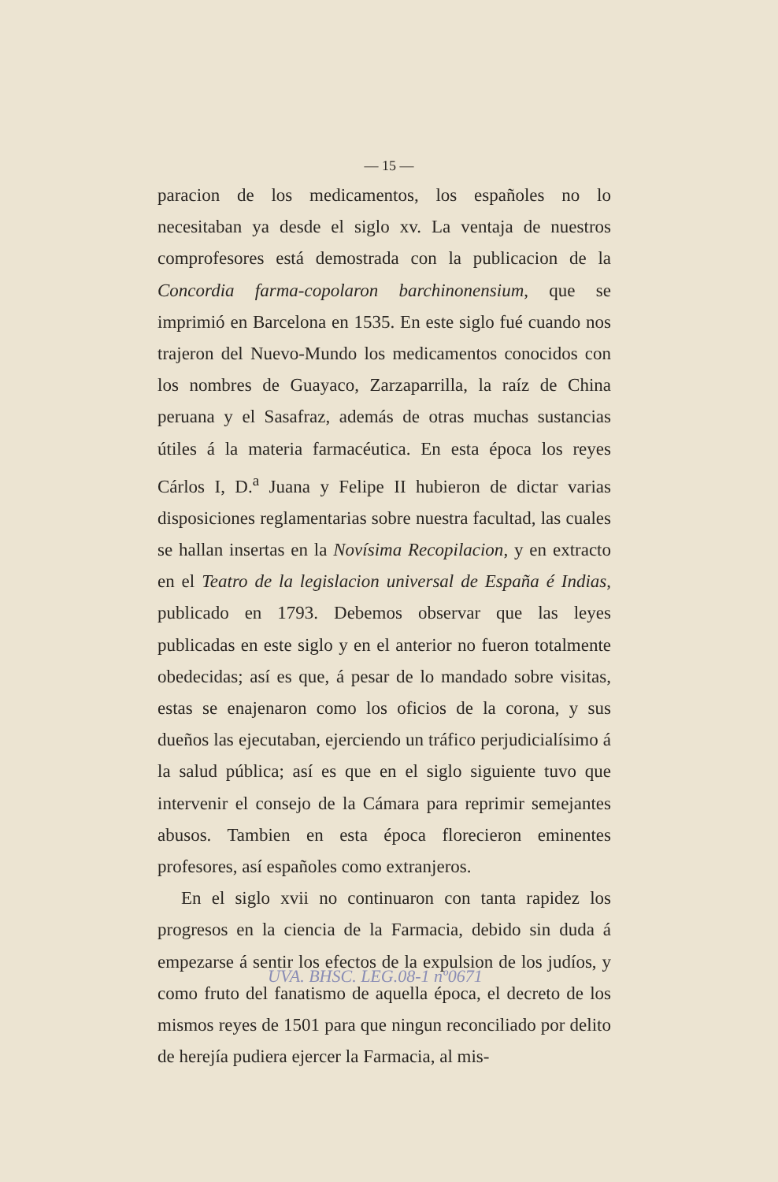— 15 —
paracion de los medicamentos, los españoles no lo necesitaban ya desde el siglo xv. La ventaja de nuestros comprofesores está demostrada con la publicacion de la Concordia farma-copolaron barchinonensium, que se imprimió en Barcelona en 1535. En este siglo fué cuando nos trajeron del Nuevo-Mundo los medicamentos conocidos con los nombres de Guayaco, Zarzaparrilla, la raíz de China peruana y el Sasafraz, además de otras muchas sustancias útiles á la materia farmacéutica. En esta época los reyes Cárlos I, D.<sup>a</sup> Juana y Felipe II hubieron de dictar varias disposiciones reglamentarias sobre nuestra facultad, las cuales se hallan insertas en la Novísima Recopilacion, y en extracto en el Teatro de la legislacion universal de España é Indias, publicado en 1793. Debemos observar que las leyes publicadas en este siglo y en el anterior no fueron totalmente obedecidas; así es que, á pesar de lo mandado sobre visitas, estas se enajenaron como los oficios de la corona, y sus dueños las ejecutaban, ejerciendo un tráfico perjudicialísimo á la salud pública; así es que en el siglo siguiente tuvo que intervenir el consejo de la Cámara para reprimir semejantes abusos. Tambien en esta época florecieron eminentes profesores, así españoles como extranjeros.
En el siglo xvii no continuaron con tanta rapidez los progresos en la ciencia de la Farmacia, debido sin duda á empezarse á sentir los efectos de la expulsion de los judíos, y como fruto del fanatismo de aquella época, el decreto de los mismos reyes de 1501 para que ningun reconciliado por delito de herejía pudiera ejercer la Farmacia, al mis-
UVA. BHSC. LEG.08-1 nº0671